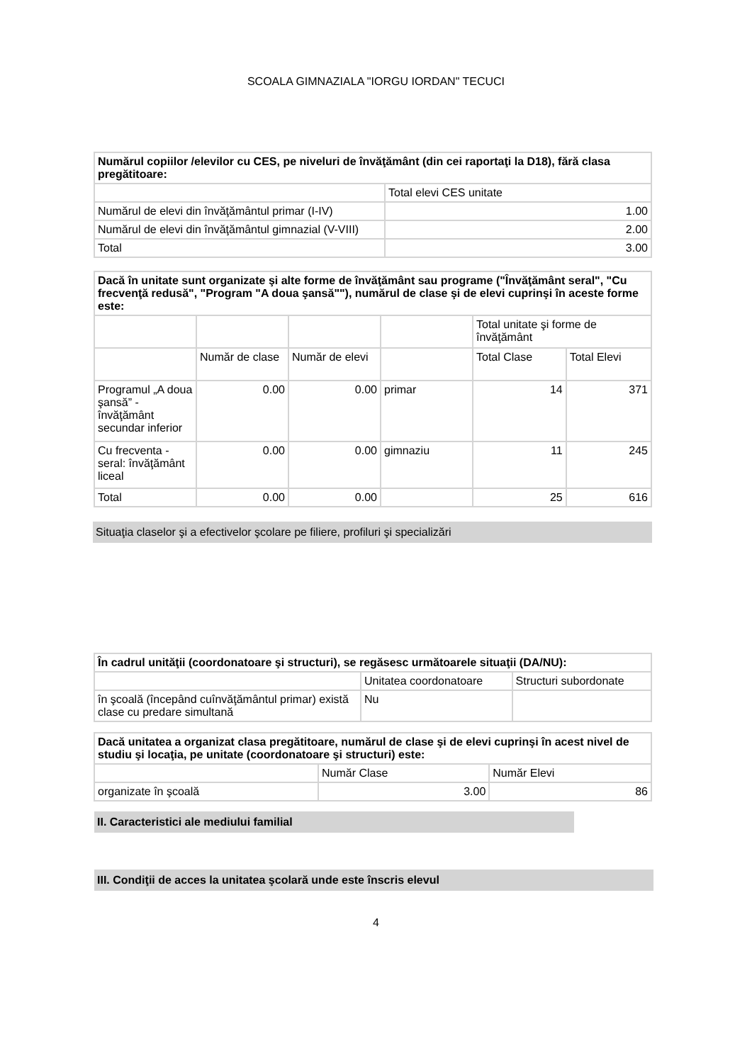SCOALA GIMNAZIALA "IORGU IORDAN" TECUCI
| Numărul copiilor /elevilor cu CES, pe niveluri de învăţământ (din cei raportaţi la D18), fără clasa pregătitoare: | |
| --- | --- |
| | Total elevi CES unitate |
| Numărul de elevi din învăţământul primar (I-IV) | 1.00 |
| Numărul de elevi din învăţământul gimnazial (V-VIII) | 2.00 |
| Total | 3.00 |
| Dacă în unitate sunt organizate şi alte forme de învăţământ sau programe ("Învăţământ seral", "Cu frecvenţă redusă", "Program "A doua şansă""), numărul de clase şi de elevi cuprinşi în aceste forme este: | | | | | |
| --- | --- | --- | --- | --- | --- |
| | | | | Total unitate şi forme de învăţământ | |
| | Număr de clase | Număr de elevi | | Total Clase | Total Elevi |
| Programul „A doua şansă” - învăţământ secundar inferior | 0.00 | 0.00 | primar | 14 | 371 |
| Cu frecventa - seral: învăţământ liceal | 0.00 | 0.00 | gimnaziu | 11 | 245 |
| Total | 0.00 | 0.00 | | 25 | 616 |
Situaţia claselor şi a efectivelor şcolare pe filiere, profiluri şi specializări
| În cadrul unităţii (coordonatoare şi structuri), se regăsesc următoarele situaţii (DA/NU): | | |
| --- | --- | --- |
| | Unitatea coordonatoare | Structuri subordonate |
| în şcoală (începând cuînvăţământul primar) există clase cu predare simultană | Nu | |
| Dacă unitatea a organizat clasa pregătitoare, numărul de clase şi de elevi cuprinşi în acest nivel de studiu şi locaţia, pe unitate (coordonatoare şi structuri) este: | | |
| --- | --- | --- |
| | Număr Clase | Număr Elevi |
| organizate în şcoală | 3.00 | 86 |
II. Caracteristici ale mediului familial
III. Condiţii de acces la unitatea şcolară unde este înscris elevul
4